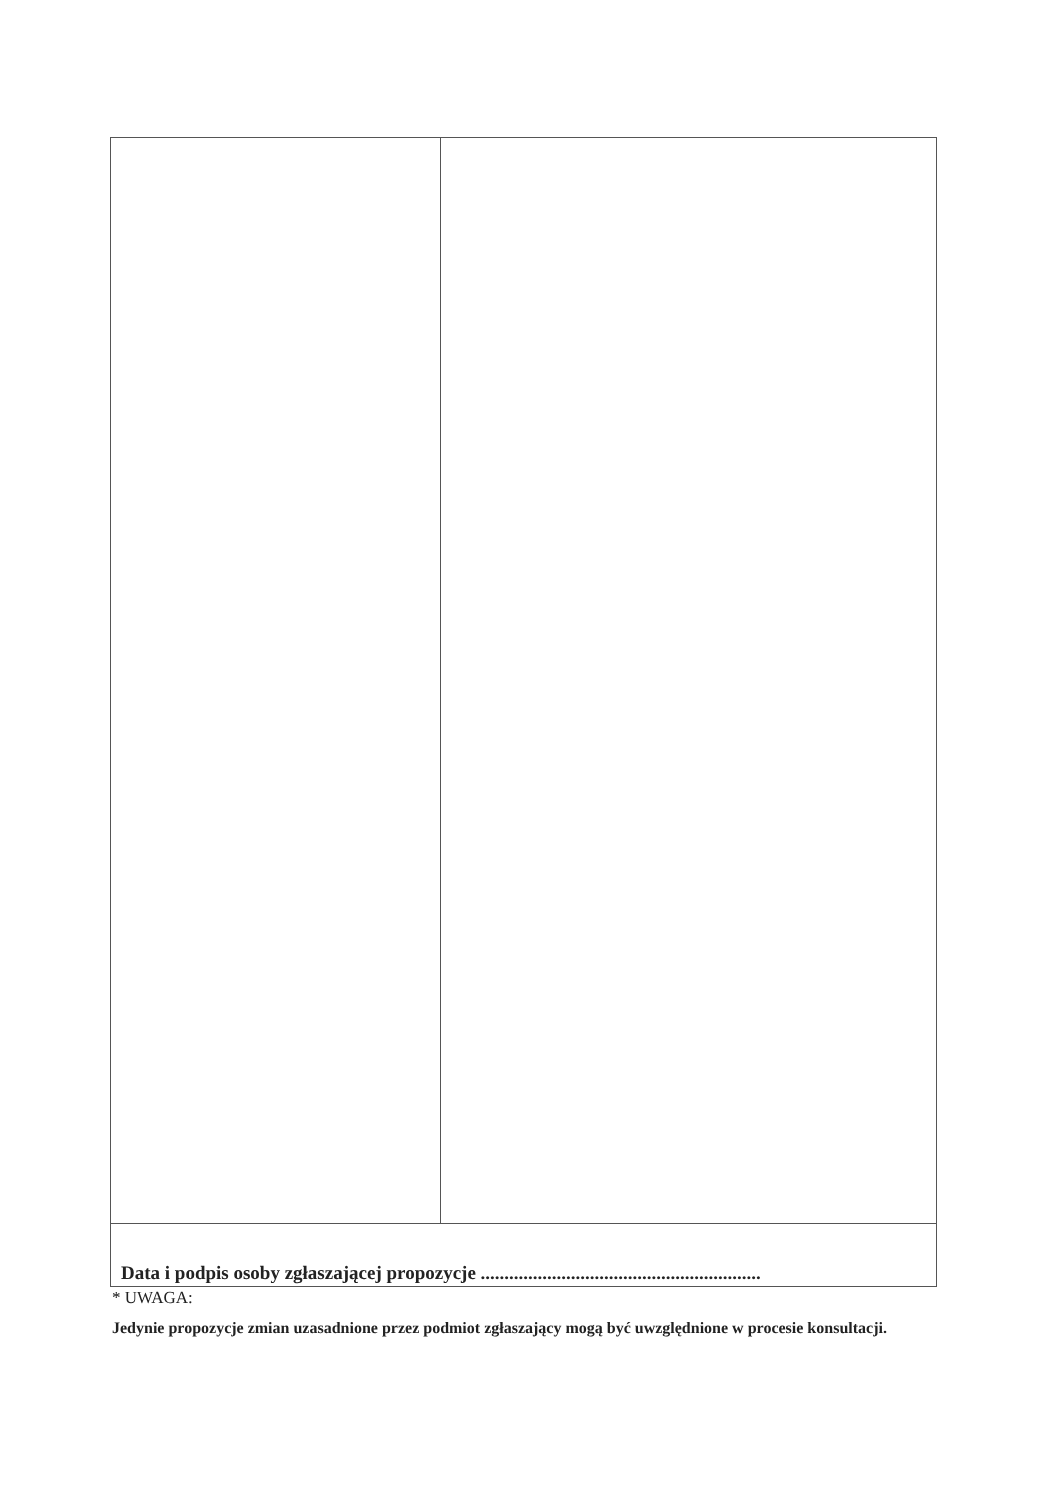| Data i podpis osoby zgłaszającej propozycje ........................................................... | |
* UWAGA:
Jedynie propozycje zmian uzasadnione przez podmiot zgłaszający mogą być uwzględnione w procesie konsultacji.